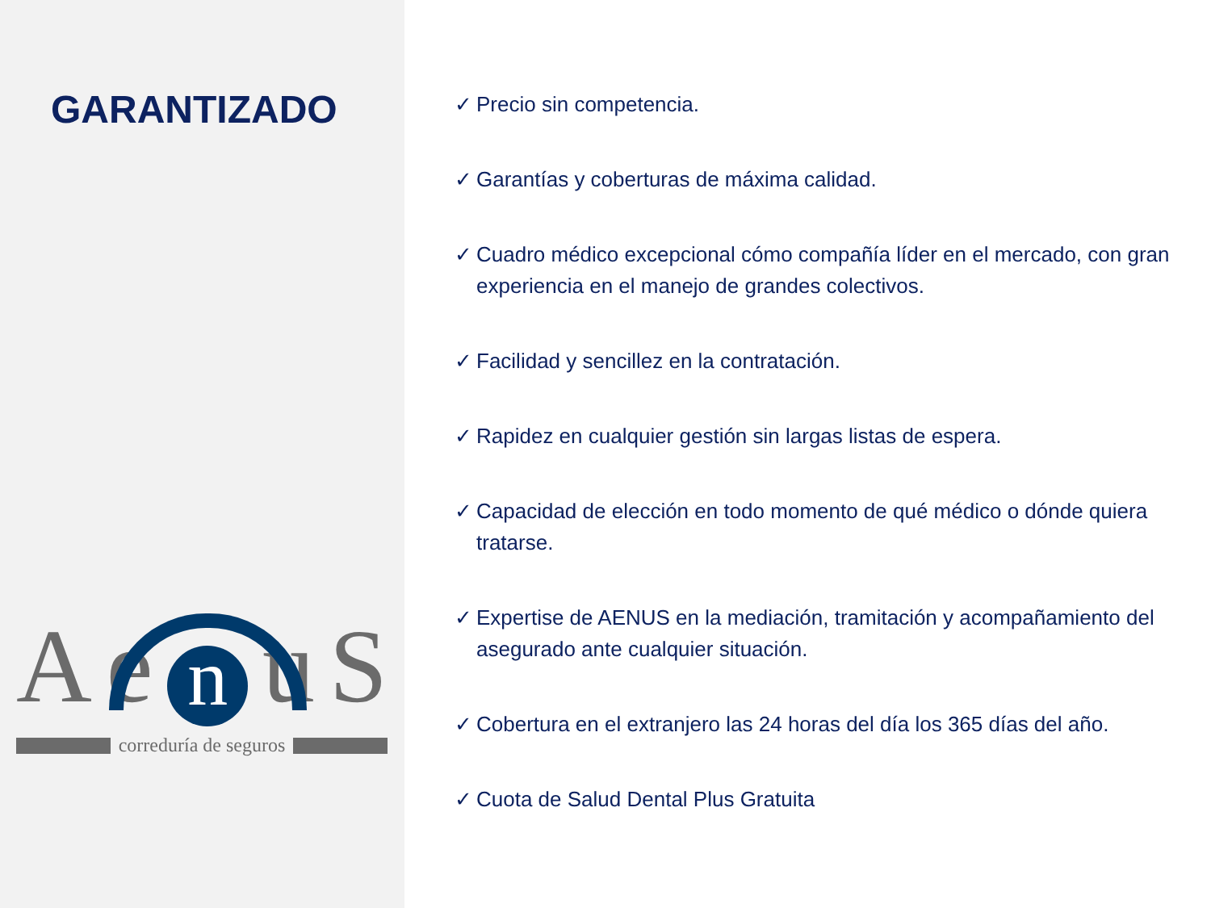GARANTIZADO
Ae n u S
correduría de seguros
✓ Precio sin competencia.
✓ Garantías y coberturas de máxima calidad.
✓ Cuadro médico excepcional cómo compañía líder en el mercado, con gran experiencia en el manejo de grandes colectivos.
✓ Facilidad y sencillez en la contratación.
✓ Rapidez en cualquier gestión sin largas listas de espera.
✓ Capacidad de elección en todo momento de qué médico o dónde quiera tratarse.
✓ Expertise de AENUS en la mediación, tramitación y acompañamiento del asegurado ante cualquier situación.
✓ Cobertura en el extranjero las 24 horas del día los 365 días del año.
✓ Cuota de Salud Dental Plus Gratuita